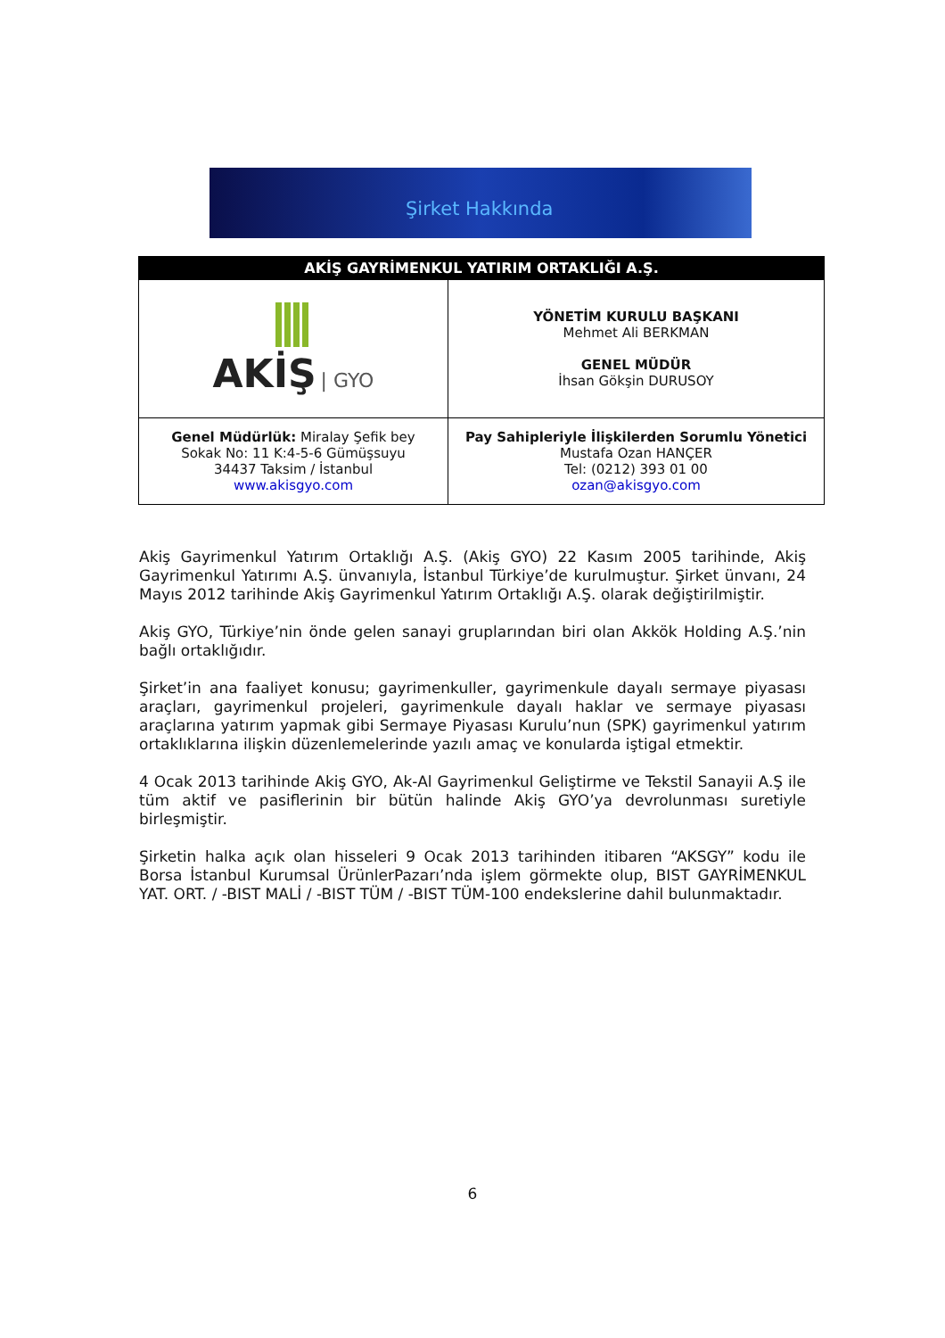Şirket Hakkında
| AKİŞ GAYRİMENKUL YATIRIM ORTAKLIĞI A.Ş. | |
| --- | --- |
| AKİŞ / GYO | YÖNETİM KURULU BAŞKANI Mehmet Ali BERKMAN GENEL MÜDÜR İhsan Gökşin DURUSOY |
| Genel Müdürlük: Miralay Şefik bey Sokak No: 11 K:4-5-6 Gümüşsuyu 34437 Taksim / İstanbul www.akisgyo.com | Pay Sahipleriyle İlişkilerden Sorumlu Yönetici Mustafa Ozan HANÇER Tel: (0212) 393 01 00 ozan@akisgyo.com |
Akiş Gayrimenkul Yatırım Ortaklığı A.Ş. (Akiş GYO) 22 Kasım 2005 tarihinde, Akiş Gayrimenkul Yatırımı A.Ş. ünvanıyla, İstanbul Türkiye’de kurulmuştur. Şirket ünvanı, 24 Mayıs 2012 tarihinde Akiş Gayrimenkul Yatırım Ortaklığı A.Ş. olarak değiştirilmiştir.
Akiş GYO, Türkiye’nin önde gelen sanayi gruplarından biri olan Akkök Holding A.Ş.’nin bağlı ortaklığıdır.
Şirket’in ana faaliyet konusu; gayrimenkuller, gayrimenkule dayalı sermaye piyasası araçları, gayrimenkul projeleri, gayrimenkule dayalı haklar ve sermaye piyasası araçlarına yatırım yapmak gibi Sermaye Piyasası Kurulu’nun (SPK) gayrimenkul yatırım ortaklıklarına ilişkin düzenlemelerinde yazılı amaç ve konularda iştigal etmektir.
4 Ocak 2013 tarihinde Akiş GYO, Ak-Al Gayrimenkul Geliştirme ve Tekstil Sanayii A.Ş ile tüm aktif ve pasiflerinin bir bütün halinde Akiş GYO’ya devrolunması suretiyle birleşmiştir.
Şirketin halka açık olan hisseleri 9 Ocak 2013 tarihinden itibaren “AKSGY” kodu ile Borsa İstanbul Kurumsal ÜrünlerPazarı’nda işlem görmekte olup, BIST GAYRİMENKUL YAT. ORT. / -BIST MALİ / -BIST TÜM / -BIST TÜM-100 endekslerine dahil bulunmaktadır.
6